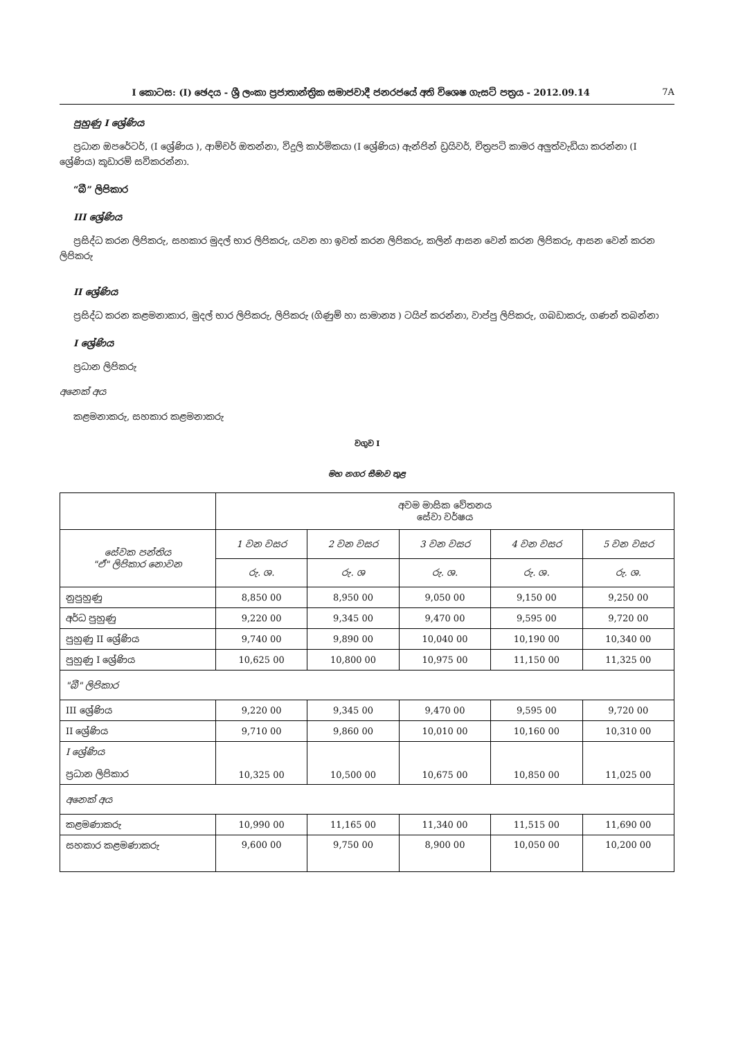I කොටස: (I) ඡෙදය - ශ්‍රී ලංකා ප්‍රජාතාන්ත්‍රික සමාජවාදී ජනරජයේ අති විශෙෂ ගැසට් පත්‍රය - 2012.09.14 7A
පුහුණු I ශ්‍රේණිය
ප්‍රධාන ඔපරේටර්, (I ශ්‍රේණිය ), ආම්චර් ඔතන්නා, විදුලි කාර්මිකයා (I ශ්‍රේණිය) ඇන්ජින් ඩ්‍රයිවර්, චිත්‍රපටි කාමර අලුත්වැඩියා කරන්නා (I ශ්‍රේණිය) කූඩාරම් සවිකරන්නා.
“බී” ලිපිකාර
III ශ්‍රේණිය
ප්‍රසිද්ධ කරන ලිපිකරු, සහකාර මුදල් භාර ලිපිකරු, යවන හා ඉවත් කරන ලිපිකරු, කලින් ආසන වෙන් කරන ලිපිකරු, ආසන වෙන් කරන ලිපිකරු
II ශ්‍රේණිය
ප්‍රසිද්ධ කරන කළමනාකාර, මුදල් භාර ලිපිකරු, ලිපිකරු (ගිණුම් හා සාමාන්‍ය ) ටයිප් කරන්නා, වාප්පු ලිපිකරු, ගබඩාකරු, ගණන් තබන්නා
I ශ්‍රේණිය
ප්‍රධාන ලිපිකරු
අනෙක් අය
කළමනාකරු, සහකාර කළමනාකරු
වගුව I
මහ නගර සීමාව තුළ
| | අවම මාසික වේතනය සේවා වර්ෂය | | | | |
| සේවක පන්තිය "ඒ" ලිපිකාර නොවන | 1 වන වසර | 2 වන වසර | 3 වන වසර | 4 වන වසර | 5 වන වසර |
| | රු. ශ. | රු. ශ | රු. ශ. | රු. ශ. | රු. ශ. |
| නුපුහුණු | 8,850 00 | 8,950 00 | 9,050 00 | 9,150 00 | 9,250 00 |
| අර්ධ පුහුණු | 9,220 00 | 9,345 00 | 9,470 00 | 9,595 00 | 9,720 00 |
| පුහුණු II ශ්‍රේණිය | 9,740 00 | 9,890 00 | 10,040 00 | 10,190 00 | 10,340 00 |
| පුහුණු I ශ්‍රේණිය | 10,625 00 | 10,800 00 | 10,975 00 | 11,150 00 | 11,325 00 |
| "බී" ලිපිකාර | | | | | |
| III ශ්‍රේණිය | 9,220 00 | 9,345 00 | 9,470 00 | 9,595 00 | 9,720 00 |
| II ශ්‍රේණිය | 9,710 00 | 9,860 00 | 10,010 00 | 10,160 00 | 10,310 00 |
| I ශ්‍රේණිය ප්‍රධාන ලිපිකාර | 10,325 00 | 10,500 00 | 10,675 00 | 10,850 00 | 11,025 00 |
| අනෙක් අය | | | | | |
| කළමණාකරු | 10,990 00 | 11,165 00 | 11,340 00 | 11,515 00 | 11,690 00 |
| සහකාර කළමණාකරු | 9,600 00 | 9,750 00 | 8,900 00 | 10,050 00 | 10,200 00 |